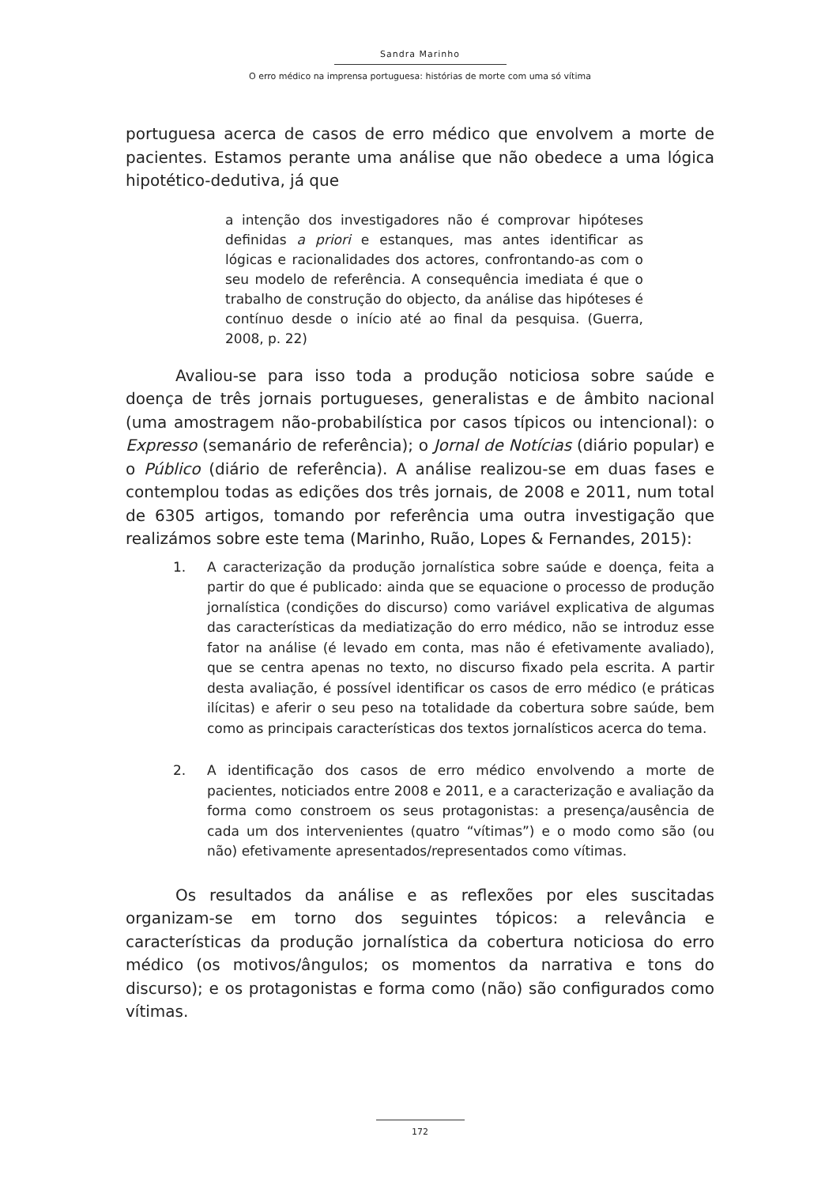Sandra Marinho
O erro médico na imprensa portuguesa: histórias de morte com uma só vítima
portuguesa acerca de casos de erro médico que envolvem a morte de pacientes. Estamos perante uma análise que não obedece a uma lógica hipotético-dedutiva, já que
a intenção dos investigadores não é comprovar hipóteses definidas a priori e estanques, mas antes identificar as lógicas e racionalidades dos actores, confrontando-as com o seu modelo de referência. A consequência imediata é que o trabalho de construção do objecto, da análise das hipóteses é contínuo desde o início até ao final da pesquisa. (Guerra, 2008, p. 22)
Avaliou-se para isso toda a produção noticiosa sobre saúde e doença de três jornais portugueses, generalistas e de âmbito nacional (uma amostragem não-probabilística por casos típicos ou intencional): o Expresso (semanário de referência); o Jornal de Notícias (diário popular) e o Público (diário de referência). A análise realizou-se em duas fases e contemplou todas as edições dos três jornais, de 2008 e 2011, num total de 6305 artigos, tomando por referência uma outra investigação que realizámos sobre este tema (Marinho, Ruão, Lopes & Fernandes, 2015):
1. A caracterização da produção jornalística sobre saúde e doença, feita a partir do que é publicado: ainda que se equacione o processo de produção jornalística (condições do discurso) como variável explicativa de algumas das características da mediatização do erro médico, não se introduz esse fator na análise (é levado em conta, mas não é efetivamente avaliado), que se centra apenas no texto, no discurso fixado pela escrita. A partir desta avaliação, é possível identificar os casos de erro médico (e práticas ilícitas) e aferir o seu peso na totalidade da cobertura sobre saúde, bem como as principais características dos textos jornalísticos acerca do tema.
2. A identificação dos casos de erro médico envolvendo a morte de pacientes, noticiados entre 2008 e 2011, e a caracterização e avaliação da forma como constroem os seus protagonistas: a presença/ausência de cada um dos intervenientes (quatro “vítimas”) e o modo como são (ou não) efetivamente apresentados/representados como vítimas.
Os resultados da análise e as reflexões por eles suscitadas organizam-se em torno dos seguintes tópicos: a relevância e características da produção jornalística da cobertura noticiosa do erro médico (os motivos/ângulos; os momentos da narrativa e tons do discurso); e os protagonistas e forma como (não) são configurados como vítimas.
172